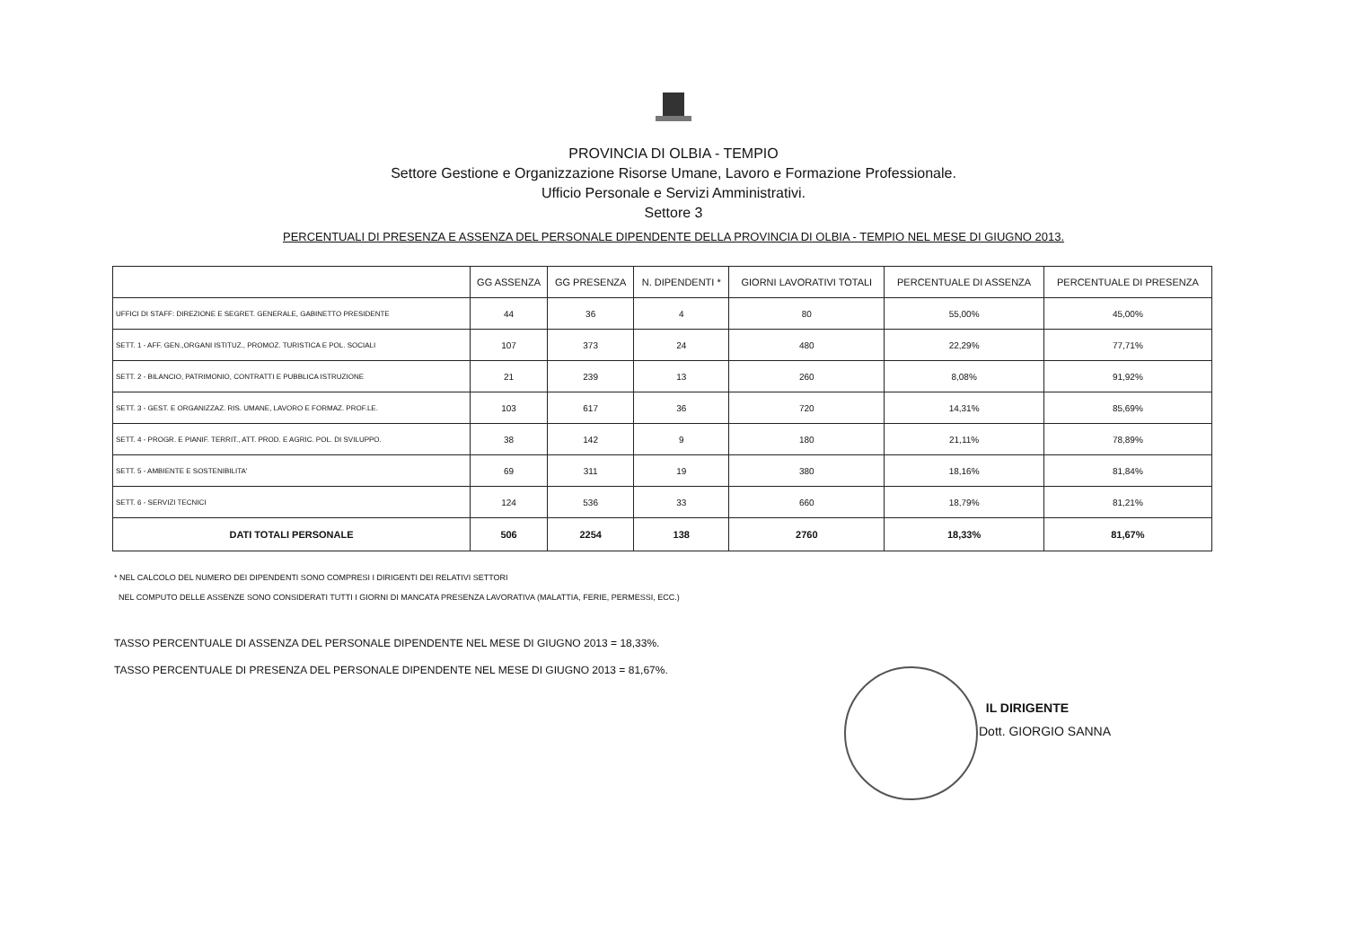PROVINCIA DI OLBIA - TEMPIO
Settore Gestione e Organizzazione Risorse Umane, Lavoro e Formazione Professionale.
Ufficio Personale e Servizi Amministrativi.
Settore 3
PERCENTUALI DI PRESENZA E ASSENZA DEL PERSONALE DIPENDENTE DELLA PROVINCIA DI OLBIA - TEMPIO NEL MESE DI GIUGNO 2013.
| | GG ASSENZA | GG PRESENZA | N. DIPENDENTI * | GIORNI LAVORATIVI TOTALI | PERCENTUALE DI ASSENZA | PERCENTUALE DI PRESENZA |
| --- | --- | --- | --- | --- | --- | --- |
| UFFICI DI STAFF: DIREZIONE E SEGRET. GENERALE, GABINETTO PRESIDENTE | 44 | 36 | 4 | 80 | 55,00% | 45,00% |
| SETT. 1 - AFF. GEN.,ORGANI ISTITUZ., PROMOZ. TURISTICA E POL. SOCIALI | 107 | 373 | 24 | 480 | 22,29% | 77,71% |
| SETT. 2 - BILANCIO, PATRIMONIO, CONTRATTI E PUBBLICA ISTRUZIONE | 21 | 239 | 13 | 260 | 8,08% | 91,92% |
| SETT. 3 - GEST. E ORGANIZZAZ. RIS. UMANE, LAVORO E FORMAZ. PROF.LE. | 103 | 617 | 36 | 720 | 14,31% | 85,69% |
| SETT. 4 - PROGR. E PIANIF. TERRIT., ATT. PROD. E AGRIC. POL. DI SVILUPPO. | 38 | 142 | 9 | 180 | 21,11% | 78,89% |
| SETT. 5 - AMBIENTE E SOSTENIBILITA' | 69 | 311 | 19 | 380 | 18,16% | 81,84% |
| SETT. 6 - SERVIZI TECNICI | 124 | 536 | 33 | 660 | 18,79% | 81,21% |
| DATI TOTALI PERSONALE | 506 | 2254 | 138 | 2760 | 18,33% | 81,67% |
* NEL CALCOLO DEL NUMERO DEI DIPENDENTI SONO COMPRESI I DIRIGENTI DEI RELATIVI SETTORI
NEL COMPUTO DELLE ASSENZE SONO CONSIDERATI TUTTI I GIORNI DI MANCATA PRESENZA LAVORATIVA (MALATTIA, FERIE, PERMESSI, ECC.)
TASSO PERCENTUALE DI ASSENZA DEL PERSONALE DIPENDENTE NEL MESE DI GIUGNO 2013 = 18,33%.
TASSO PERCENTUALE DI PRESENZA DEL PERSONALE DIPENDENTE NEL MESE DI GIUGNO 2013 = 81,67%.
IL DIRIGENTE
Dott. GIORGIO SANNA